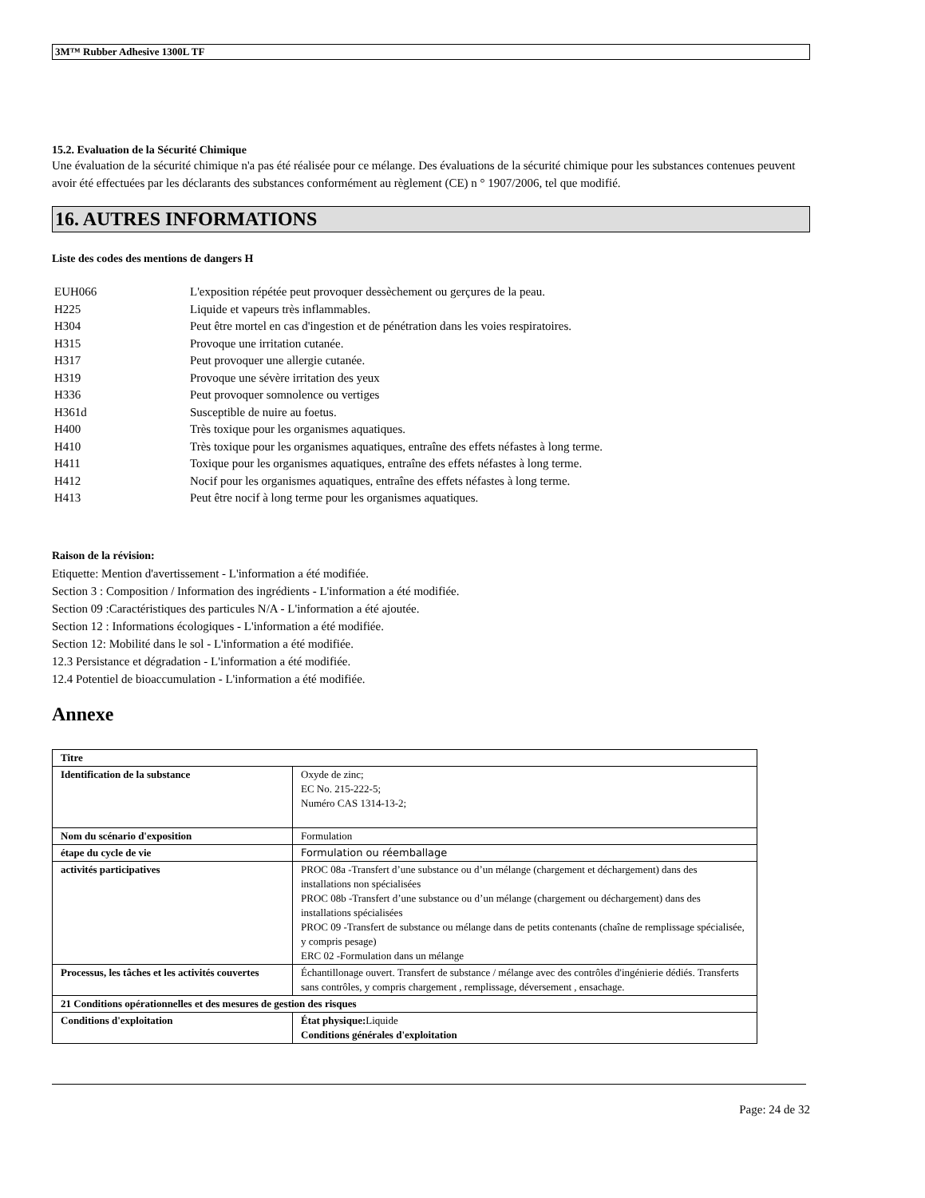3M™ Rubber Adhesive 1300L TF
15.2. Evaluation de la Sécurité Chimique
Une évaluation de la sécurité chimique n'a pas été réalisée pour ce mélange. Des évaluations de la sécurité chimique pour les substances contenues peuvent avoir été effectuées par les déclarants des substances conformément au règlement (CE) n ° 1907/2006, tel que modifié.
16. AUTRES INFORMATIONS
Liste des codes des mentions de dangers H
EUH066 L'exposition répétée peut provoquer dessèchement ou gerçures de la peau.
H225 Liquide et vapeurs très inflammables.
H304 Peut être mortel en cas d'ingestion et de pénétration dans les voies respiratoires.
H315 Provoque une irritation cutanée.
H317 Peut provoquer une allergie cutanée.
H319 Provoque une sévère irritation des yeux
H336 Peut provoquer somnolence ou vertiges
H361d Susceptible de nuire au foetus.
H400 Très toxique pour les organismes aquatiques.
H410 Très toxique pour les organismes aquatiques, entraîne des effets néfastes à long terme.
H411 Toxique pour les organismes aquatiques, entraîne des effets néfastes à long terme.
H412 Nocif pour les organismes aquatiques, entraîne des effets néfastes à long terme.
H413 Peut être nocif à long terme pour les organismes aquatiques.
Raison de la révision:
Etiquette: Mention d'avertissement - L'information a été modifiée.
Section 3 : Composition / Information des ingrédients - L'information a été modifiée.
Section 09 :Caractéristiques des particules N/A - L'information a été ajoutée.
Section 12 : Informations écologiques - L'information a été modifiée.
Section 12: Mobilité dans le sol - L'information a été modifiée.
12.3 Persistance et dégradation - L'information a été modifiée.
12.4 Potentiel de bioaccumulation - L'information a été modifiée.
Annexe
| Titre | |
| Identification de la substance | Oxyde de zinc; EC No. 215-222-5; Numéro CAS 1314-13-2; |
| Nom du scénario d'exposition | Formulation |
| étape du cycle de vie | Formulation ou réemballage |
| activités participatives | PROC 08a -Transfert d’une substance ou d’un mélange (chargement et déchargement) dans des installations non spécialisées PROC 08b -Transfert d’une substance ou d’un mélange (chargement ou déchargement) dans des installations spécialisées PROC 09 -Transfert de substance ou mélange dans de petits contenants (chaîne de remplissage spécialisée, y compris pesage) ERC 02 -Formulation dans un mélange |
| Processus, les tâches et les activités couvertes | Échantillonage ouvert. Transfert de substance / mélange avec des contrôles d'ingénierie dédiés. Transferts sans contrôles, y compris chargement , remplissage, déversement , ensachage. |
| 21 Conditions opérationnelles et des mesures de gestion des risques | |
| Conditions d'exploitation | État physique: Liquide Conditions générales d'exploitation |
Page: 24 de 32